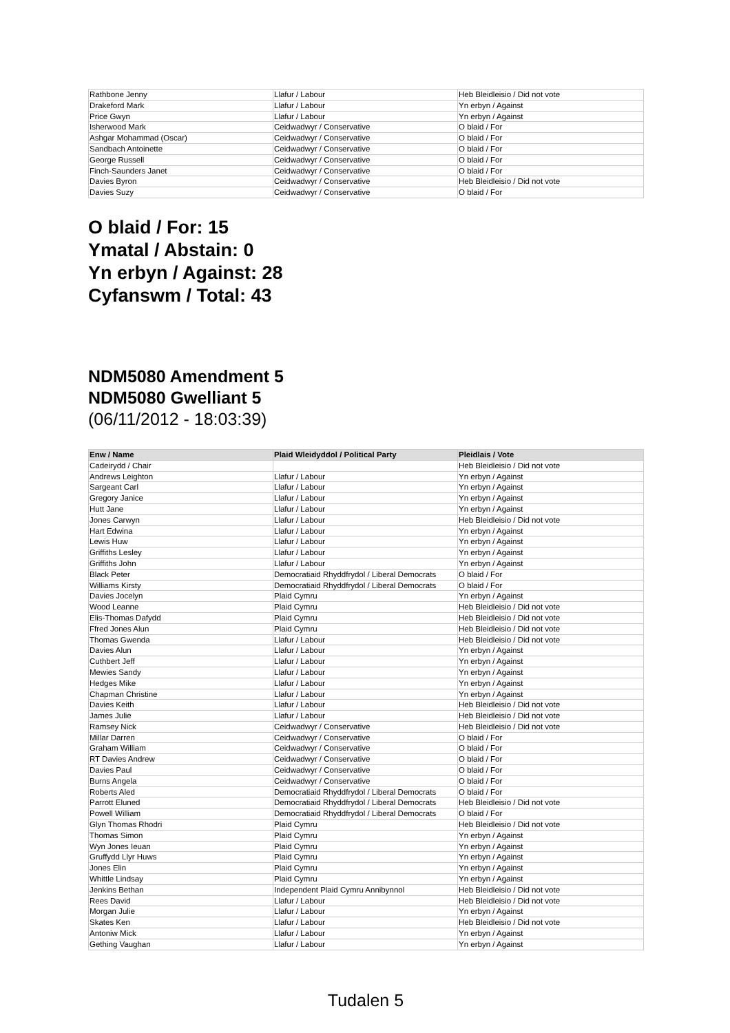| Rathbone Jenny | Llafur / Labour | Heb Bleidleisio / Did not vote |
| Drakeford Mark | Llafur / Labour | Yn erbyn / Against |
| Price Gwyn | Llafur / Labour | Yn erbyn / Against |
| Isherwood Mark | Ceidwadwyr / Conservative | O blaid / For |
| Ashgar Mohammad (Oscar) | Ceidwadwyr / Conservative | O blaid / For |
| Sandbach Antoinette | Ceidwadwyr / Conservative | O blaid / For |
| George Russell | Ceidwadwyr / Conservative | O blaid / For |
| Finch-Saunders Janet | Ceidwadwyr / Conservative | O blaid / For |
| Davies Byron | Ceidwadwyr / Conservative | Heb Bleidleisio / Did not vote |
| Davies Suzy | Ceidwadwyr / Conservative | O blaid / For |
O blaid / For: 15
Ymatal / Abstain: 0
Yn erbyn / Against: 28
Cyfanswm / Total: 43
NDM5080 Amendment 5
NDM5080 Gwelliant 5
(06/11/2012 - 18:03:39)
| Enw / Name | Plaid Wleidyddol / Political Party | Pleidlais / Vote |
| --- | --- | --- |
| Cadeirydd / Chair | | Heb Bleidleisio / Did not vote |
| Andrews Leighton | Llafur / Labour | Yn erbyn / Against |
| Sargeant Carl | Llafur / Labour | Yn erbyn / Against |
| Gregory Janice | Llafur / Labour | Yn erbyn / Against |
| Hutt Jane | Llafur / Labour | Yn erbyn / Against |
| Jones Carwyn | Llafur / Labour | Heb Bleidleisio / Did not vote |
| Hart Edwina | Llafur / Labour | Yn erbyn / Against |
| Lewis Huw | Llafur / Labour | Yn erbyn / Against |
| Griffiths Lesley | Llafur / Labour | Yn erbyn / Against |
| Griffiths John | Llafur / Labour | Yn erbyn / Against |
| Black Peter | Democratiaid Rhyddfrydol / Liberal Democrats | O blaid / For |
| Williams Kirsty | Democratiaid Rhyddfrydol / Liberal Democrats | O blaid / For |
| Davies Jocelyn | Plaid Cymru | Yn erbyn / Against |
| Wood Leanne | Plaid Cymru | Heb Bleidleisio / Did not vote |
| Elis-Thomas Dafydd | Plaid Cymru | Heb Bleidleisio / Did not vote |
| Ffred Jones Alun | Plaid Cymru | Heb Bleidleisio / Did not vote |
| Thomas Gwenda | Llafur / Labour | Heb Bleidleisio / Did not vote |
| Davies Alun | Llafur / Labour | Yn erbyn / Against |
| Cuthbert Jeff | Llafur / Labour | Yn erbyn / Against |
| Mewies Sandy | Llafur / Labour | Yn erbyn / Against |
| Hedges Mike | Llafur / Labour | Yn erbyn / Against |
| Chapman Christine | Llafur / Labour | Yn erbyn / Against |
| Davies Keith | Llafur / Labour | Heb Bleidleisio / Did not vote |
| James Julie | Llafur / Labour | Heb Bleidleisio / Did not vote |
| Ramsey Nick | Ceidwadwyr / Conservative | Heb Bleidleisio / Did not vote |
| Millar Darren | Ceidwadwyr / Conservative | O blaid / For |
| Graham William | Ceidwadwyr / Conservative | O blaid / For |
| RT Davies Andrew | Ceidwadwyr / Conservative | O blaid / For |
| Davies Paul | Ceidwadwyr / Conservative | O blaid / For |
| Burns Angela | Ceidwadwyr / Conservative | O blaid / For |
| Roberts Aled | Democratiaid Rhyddfrydol / Liberal Democrats | O blaid / For |
| Parrott Eluned | Democratiaid Rhyddfrydol / Liberal Democrats | Heb Bleidleisio / Did not vote |
| Powell William | Democratiaid Rhyddfrydol / Liberal Democrats | O blaid / For |
| Glyn Thomas Rhodri | Plaid Cymru | Heb Bleidleisio / Did not vote |
| Thomas Simon | Plaid Cymru | Yn erbyn / Against |
| Wyn Jones Ieuan | Plaid Cymru | Yn erbyn / Against |
| Gruffydd Llyr Huws | Plaid Cymru | Yn erbyn / Against |
| Jones Elin | Plaid Cymru | Yn erbyn / Against |
| Whittle Lindsay | Plaid Cymru | Yn erbyn / Against |
| Jenkins Bethan | Independent Plaid Cymru Annibynnol | Heb Bleidleisio / Did not vote |
| Rees David | Llafur / Labour | Heb Bleidleisio / Did not vote |
| Morgan Julie | Llafur / Labour | Yn erbyn / Against |
| Skates Ken | Llafur / Labour | Heb Bleidleisio / Did not vote |
| Antoniw Mick | Llafur / Labour | Yn erbyn / Against |
| Gething Vaughan | Llafur / Labour | Yn erbyn / Against |
Tudalen 5